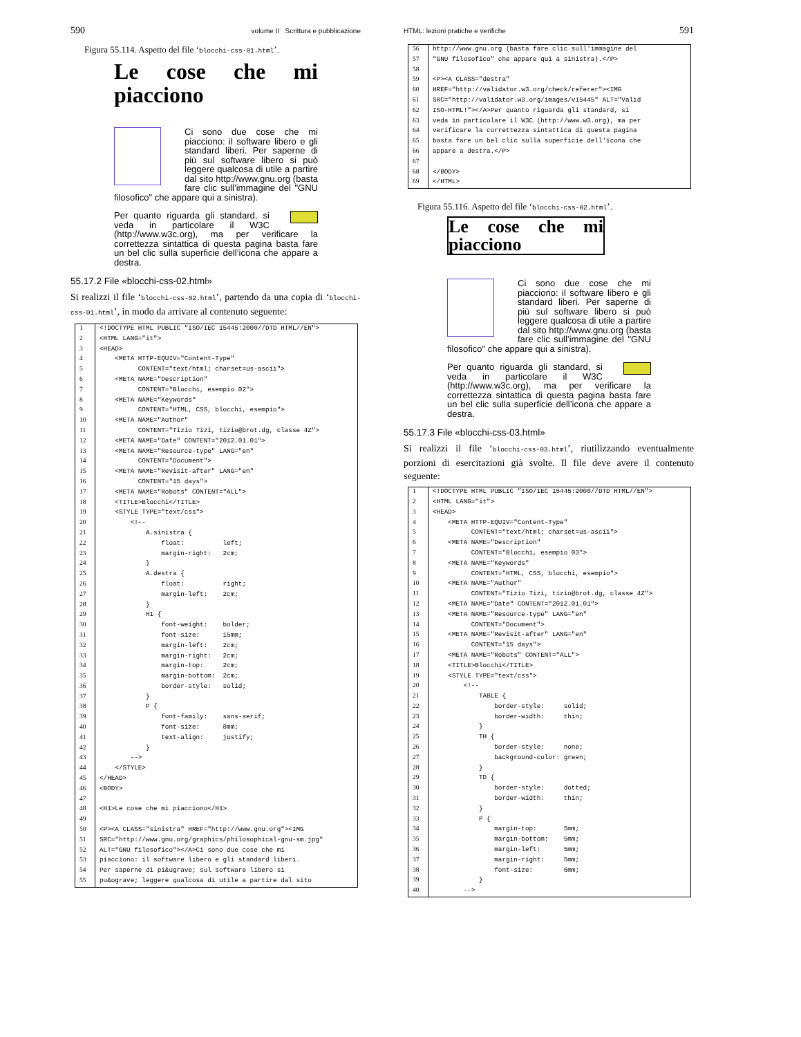590 volume II Scrittura e pubblicazione
Figura 55.114. Aspetto del file ‘blocchi-css-01.html’.
Le cose che mi piacciono
Ci sono due cose che mi piacciono: il software libero e gli standard liberi. Per saperne di più sul software libero si può leggere qualcosa di utile a partire dal sito http://www.gnu.org (basta fare clic sull’immagine del "GNU filosofico" che appare qui a sinistra).
Per quanto riguarda gli standard, si veda in particolare il W3C (http://www.w3c.org), ma per verificare la correttezza sintattica di questa pagina basta fare un bel clic sulla superficie dell’icona che appare a destra.
55.17.2 File «blocchi-css-02.html»
Si realizzi il file ‘blocchi-css-02.html’, partendo da una copia di ‘blocchi-css-01.html’, in modo da arrivare al contenuto seguente:
| 1 | <!DOCTYPE HTML PUBLIC "ISO/IEC 15445:2000//DTD HTML//EN"> |
| 2 | <HTML LANG="it"> |
| 3 | <HEAD> |
| 4 | <META HTTP-EQUIV="Content-Type" |
| 5 | CONTENT="text/html; charset=us-ascii"> |
| 6 | <META NAME="Description" |
| 7 | CONTENT="Blocchi, esempio 02"> |
| 8 | <META NAME="Keywords" |
| 9 | CONTENT="HTML, CSS, blocchi, esempio"> |
| 10 | <META NAME="Author" |
| 11 | CONTENT="Tizio Tizi, tizio@brot.dg, classe 4Z"> |
| 12 | <META NAME="Date" CONTENT="2012.01.01"> |
| 13 | <META NAME="Resource-type" LANG="en" |
| 14 | CONTENT="Document"> |
| 15 | <META NAME="Revisit-after" LANG="en" |
| 16 | CONTENT="15 days"> |
| 17 | <META NAME="Robots" CONTENT="ALL"> |
| 18 | <TITLE>Blocchi</TITLE> |
| 19 | <STYLE TYPE="text/css"> |
| 20 | <!-- |
| 21 | A.sinistra { |
| 22 | float: left; |
| 23 | margin-right: 2cm; |
| 24 | } |
| 25 | A.destra { |
| 26 | float: right; |
| 27 | margin-left: 2cm; |
| 28 | } |
| 29 | H1 { |
| 30 | font-weight: bolder; |
| 31 | font-size: 15mm; |
| 32 | margin-left: 2cm; |
| 33 | margin-right: 2cm; |
| 34 | margin-top: 2cm; |
| 35 | margin-bottom: 2cm; |
| 36 | border-style: solid; |
| 37 | } |
| 38 | P { |
| 39 | font-family: sans-serif; |
| 40 | font-size: 8mm; |
| 41 | text-align: justify; |
| 42 | } |
| 43 | --> |
| 44 | </STYLE> |
| 45 | </HEAD> |
| 46 | <BODY> |
| 47 | |
| 48 | <H1>Le cose che mi piacciono</H1> |
| 49 | |
| 50 | <P><A CLASS="sinistra" HREF="http://www.gnu.org"><IMG |
| 51 | SRC="http://www.gnu.org/graphics/philosophical-gnu-sm.jpg" |
| 52 | ALT="GNU filosofico"></A>Ci sono due cose che mi |
| 53 | piacciono: il software libero e gli standard liberi. |
| 54 | Per saperne di pi&ugrave; sul software libero si |
| 55 | pu&ograve; leggere qualcosa di utile a partire dal sito |
HTML: lezioni pratiche e verifiche 591
| 56 | http://www.gnu.org (basta fare clic sull'immagine del |
| 57 | "GNU filosofico" che appare qui a sinistra).</P> |
| 58 | |
| 59 | <P><A CLASS="destra" |
| 60 | HREF="http://validator.w3.org/check/referer"><IMG |
| 61 | SRC="http://validator.w3.org/images/v15445" ALT="Valid |
| 62 | ISO-HTML!"></A>Per quanto riguarda gli standard, si |
| 63 | veda in particolare il W3C (http://www.w3.org), ma per |
| 64 | verificare la correttezza sintattica di questa pagina |
| 65 | basta fare un bel clic sulla superficie dell'icona che |
| 66 | appare a destra.</P> |
| 67 | |
| 68 | </BODY> |
| 69 | </HTML> |
Figura 55.116. Aspetto del file ‘blocchi-css-02.html’.
Le cose che mi piacciono
Ci sono due cose che mi piacciono: il software libero e gli standard liberi. Per saperne di più sul software libero si può leggere qualcosa di utile a partire dal sito http://www.gnu.org (basta fare clic sull’immagine del "GNU filosofico" che appare qui a sinistra).
Per quanto riguarda gli standard, si veda in particolare il W3C (http://www.w3c.org), ma per verificare la correttezza sintattica di questa pagina basta fare un bel clic sulla superficie dell’icona che appare a destra.
55.17.3 File «blocchi-css-03.html»
Si realizzi il file ‘blocchi-css-03.html’, riutilizzando eventualmente porzioni di esercitazioni già svolte. Il file deve avere il contenuto seguente:
| 1 | <!DOCTYPE HTML PUBLIC "ISO/IEC 15445:2000//DTD HTML//EN"> |
| 2 | <HTML LANG="it"> |
| 3 | <HEAD> |
| 4 | <META HTTP-EQUIV="Content-Type" |
| 5 | CONTENT="text/html; charset=us-ascii"> |
| 6 | <META NAME="Description" |
| 7 | CONTENT="Blocchi, esempio 03"> |
| 8 | <META NAME="Keywords" |
| 9 | CONTENT="HTML, CSS, blocchi, esempio"> |
| 10 | <META NAME="Author" |
| 11 | CONTENT="Tizio Tizi, tizio@brot.dg, classe 4Z"> |
| 12 | <META NAME="Date" CONTENT="2012.01.01"> |
| 13 | <META NAME="Resource-type" LANG="en" |
| 14 | CONTENT="Document"> |
| 15 | <META NAME="Revisit-after" LANG="en" |
| 16 | CONTENT="15 days"> |
| 17 | <META NAME="Robots" CONTENT="ALL"> |
| 18 | <TITLE>Blocchi</TITLE> |
| 19 | <STYLE TYPE="text/css"> |
| 20 | <!-- |
| 21 | TABLE { |
| 22 | border-style: solid; |
| 23 | border-width: thin; |
| 24 | } |
| 25 | TH { |
| 26 | border-style: none; |
| 27 | background-color: green; |
| 28 | } |
| 29 | TD { |
| 30 | border-style: dotted; |
| 31 | border-width: thin; |
| 32 | } |
| 33 | P { |
| 34 | margin-top: 5mm; |
| 35 | margin-bottom: 5mm; |
| 36 | margin-left: 5mm; |
| 37 | margin-right: 5mm; |
| 38 | font-size: 6mm; |
| 39 | } |
| 40 | --> |